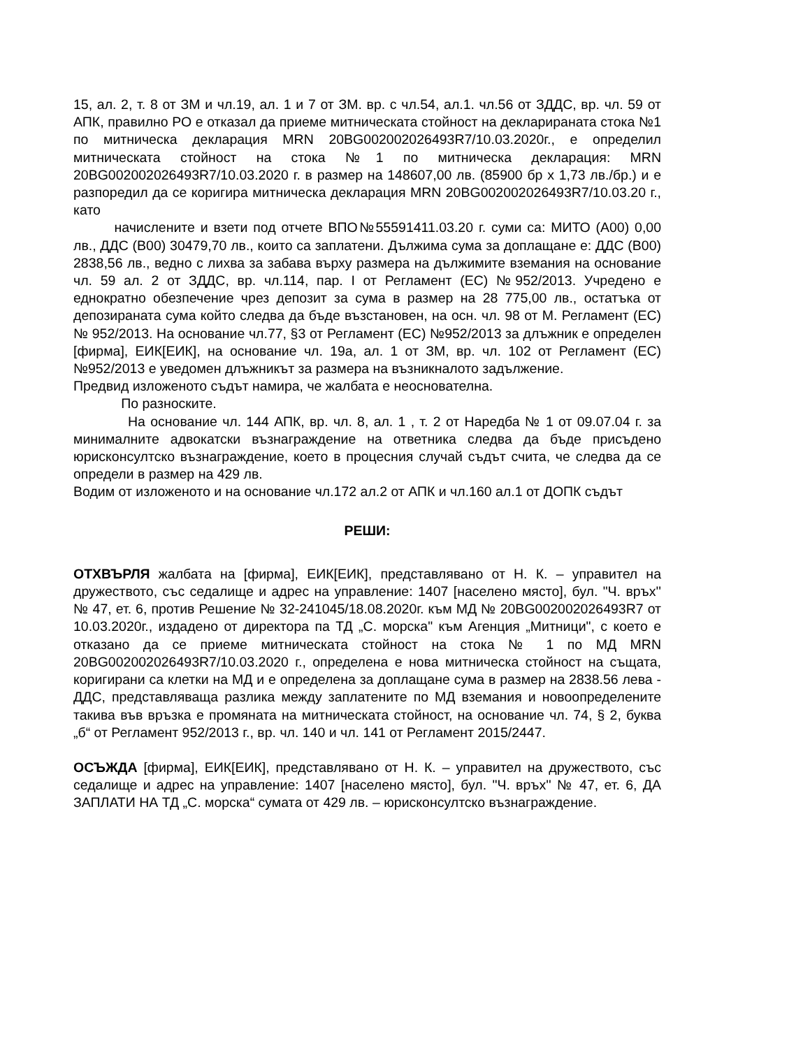15, ал. 2, т. 8 от ЗМ и чл.19, ал. 1 и 7 от ЗМ. вр. с чл.54, ал.1. чл.56 от ЗДДС, вр. чл. 59 от АПК, правилно РО е отказал да приеме митническата стойност на декларираната стока №1 по митническа декларация MRN 20BG002002026493R7/10.03.2020г., е определил митническата стойност на стока №1 по митническа декларация: MRN 20BG002002026493R7/10.03.2020 г. в размер на 148607,00 лв. (85900 бр х 1,73 лв./бр.) и е разпоредил да се коригира митническа декларация MRN 20BG002002026493R7/10.03.20 г., като
   начислените и взети под отчете ВПО№55591411.03.20 г. суми са: МИТО (А00) 0,00 лв., ДДС (В00) 30479,70 лв., които са заплатени. Дължима сума за доплащане е: ДДС (В00) 2838,56 лв., ведно с лихва за забава върху размера на дължимите вземания на основание чл. 59 ал. 2 от ЗДДС, вр. чл.114, пар. I от Регламент (ЕС) №952/2013. Учредено е еднократно обезпечение чрез депозит за сума в размер на 28 775,00 лв., остатъка от депозираната сума който следва да бъде възстановен, на осн. чл. 98 от М. Регламент (ЕС) № 952/2013. На основание чл.77, §3 от Регламент (ЕС) №952/2013 за длъжник е определен [фирма], ЕИК[ЕИК], на основание чл. 19а, ал. 1 от ЗМ, вр. чл. 102 от Регламент (ЕС) №952/2013 е уведомен длъжникът за размера на възникналото задължение.
Предвид изложеното съдът намира, че жалбата е неоснователна.
    По разноските.
    На основание чл. 144 АПК, вр. чл. 8, ал. 1 , т. 2 от Наредба № 1 от 09.07.04 г. за минималните адвокатски възнаграждение на ответника следва да бъде присъдено юрисконсултско възнаграждение, което в процесния случай съдът счита, че следва да се определи в размер на 429 лв.
Водим от изложеното и на основание чл.172 ал.2 от АПК и чл.160 ал.1 от ДОПК съдът
РЕШИ:
ОТХВЪРЛЯ жалбата на [фирма], ЕИК[ЕИК], представлявано от Н. К. – управител на дружеството, със седалище и адрес на управление: 1407 [населено място], бул. "Ч. връх'' № 47, ет. 6, против Решение № 32-241045/18.08.2020г. към МД № 20BG002002026493R7 от 10.03.2020г., издадено от директора па ТД „С. морска" към Агенция „Митници", с което е отказано да се приеме митническата стойност на стока № 1 по МД MRN 20BG002002026493R7/10.03.2020 г., определена е нова митническа стойност на същата, коригирани са клетки на МД и е определена за доплащане сума в размер на 2838.56 лева - ДДС, представляваща разлика между заплатените по МД вземания и новоопределените такива във връзка е промяната на митническата стойност, на основание чл. 74, § 2, буква „б“ от Регламент 952/2013 г., вр. чл. 140 и чл. 141 от Регламент 2015/2447.
ОСЪЖДА [фирма], ЕИК[ЕИК], представлявано от Н. К. – управител на дружеството, със седалище и адрес на управление: 1407 [населено място], бул. "Ч. връх'' № 47, ет. 6, ДА ЗАПЛАТИ НА ТД „С. морска“ сумата от 429 лв. – юрисконсултско възнаграждение.